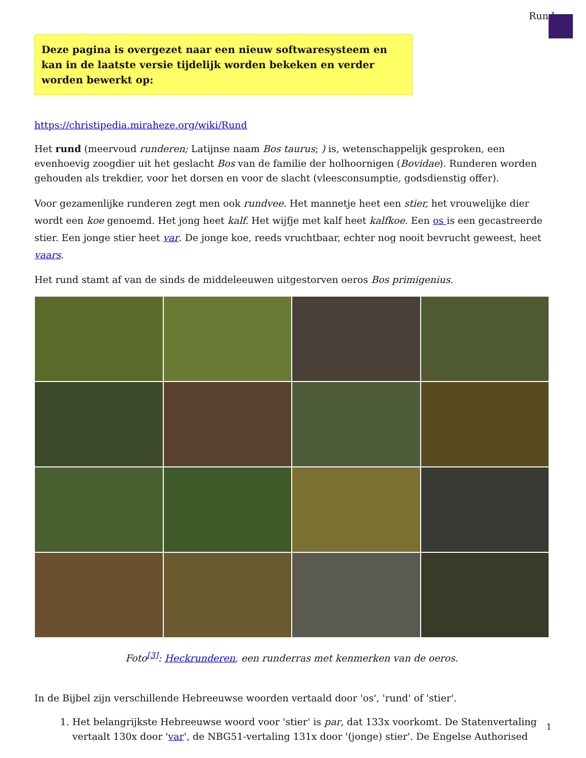Rund
Deze pagina is overgezet naar een nieuw softwaresysteem en kan in de laatste versie tijdelijk worden bekeken en verder worden bewerkt op:
https://christipedia.miraheze.org/wiki/Rund
Het rund (meervoud runderen; Latijnse naam Bos taurus; ) is, wetenschappelijk gesproken, een evenhoevig zoogdier uit het geslacht Bos van de familie der holhoornigen (Bovidae). Runderen worden gehouden als trekdier, voor het dorsen en voor de slacht (vleesconsumptie, godsdienstig offer).
Voor gezamenlijke runderen zegt men ook rundvee. Het mannetje heet een stier, het vrouwelijke dier wordt een koe genoemd. Het jong heet kalf. Het wijfje met kalf heet kalfkoe. Een os is een gecastreerde stier. Een jonge stier heet var. De jonge koe, reeds vruchtbaar, echter nog nooit bevrucht geweest, heet vaars.
Het rund stamt af van de sinds de middeleeuwen uitgestorven oeros Bos primigenius.
Foto<sup>[3]</sup>: Heckrunderen, een runderras met kenmerken van de oeros.
In de Bijbel zijn verschillende Hebreeuwse woorden vertaald door 'os', 'rund' of 'stier'.
1. Het belangrijkste Hebreeuwse woord voor 'stier' is par, dat 133x voorkomt. De Statenvertaling vertaalt 130x door 'var', de NBG51-vertaling 131x door '(jonge) stier'. De Engelse Authorised
1